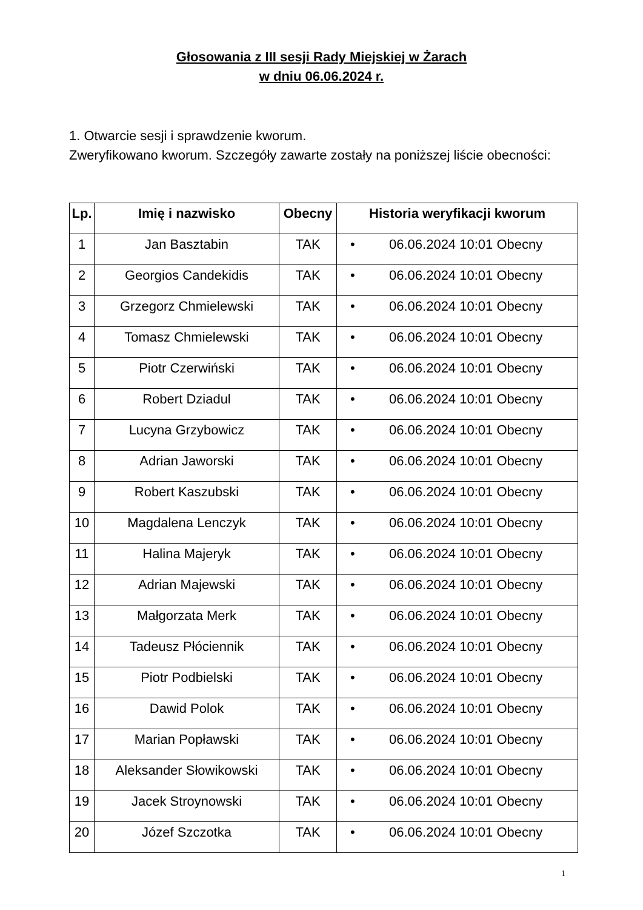Głosowania z III sesji Rady Miejskiej w Żarach
w dniu 06.06.2024 r.
1. Otwarcie sesji i sprawdzenie kworum.
Zweryfikowano kworum. Szczegóły zawarte zostały na poniższej liście obecności:
| Lp. | Imię i nazwisko | Obecny | Historia weryfikacji kworum |
| --- | --- | --- | --- |
| 1 | Jan Basztabin | TAK | • 06.06.2024 10:01 Obecny |
| 2 | Georgios Candekidis | TAK | • 06.06.2024 10:01 Obecny |
| 3 | Grzegorz Chmielewski | TAK | • 06.06.2024 10:01 Obecny |
| 4 | Tomasz Chmielewski | TAK | • 06.06.2024 10:01 Obecny |
| 5 | Piotr Czerwiński | TAK | • 06.06.2024 10:01 Obecny |
| 6 | Robert Dziadul | TAK | • 06.06.2024 10:01 Obecny |
| 7 | Lucyna Grzybowicz | TAK | • 06.06.2024 10:01 Obecny |
| 8 | Adrian Jaworski | TAK | • 06.06.2024 10:01 Obecny |
| 9 | Robert Kaszubski | TAK | • 06.06.2024 10:01 Obecny |
| 10 | Magdalena Lenczyk | TAK | • 06.06.2024 10:01 Obecny |
| 11 | Halina Majeryk | TAK | • 06.06.2024 10:01 Obecny |
| 12 | Adrian Majewski | TAK | • 06.06.2024 10:01 Obecny |
| 13 | Małgorzata Merk | TAK | • 06.06.2024 10:01 Obecny |
| 14 | Tadeusz Płóciennik | TAK | • 06.06.2024 10:01 Obecny |
| 15 | Piotr Podbielski | TAK | • 06.06.2024 10:01 Obecny |
| 16 | Dawid Polok | TAK | • 06.06.2024 10:01 Obecny |
| 17 | Marian Popławski | TAK | • 06.06.2024 10:01 Obecny |
| 18 | Aleksander Słowikowski | TAK | • 06.06.2024 10:01 Obecny |
| 19 | Jacek Stroynowski | TAK | • 06.06.2024 10:01 Obecny |
| 20 | Józef Szczotka | TAK | • 06.06.2024 10:01 Obecny |
1